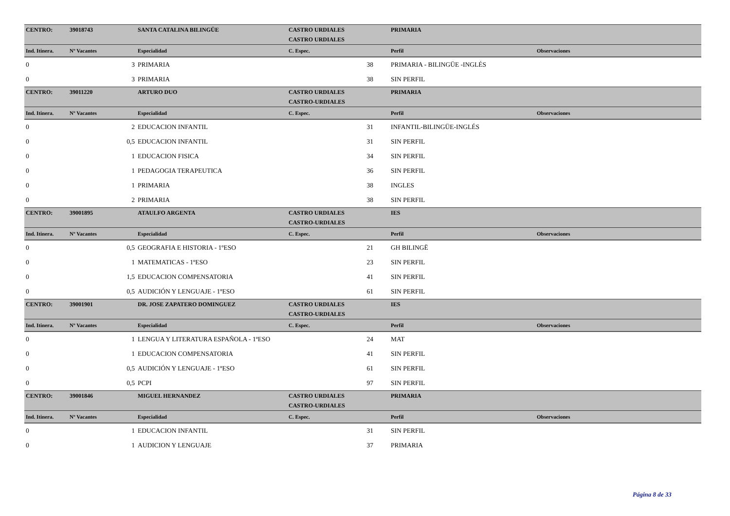| CENTRO: | 39018743 | SANTA CATALINA BILINGÜE | CASTRO URDIALES | | PRIMARIA | |
| | | | CASTRO URDIALES | | | |
| Ind. Itinera. | Nº Vacantes | Especialidad | C. Espec. | | Perfil | Observaciones |
| 0 | 3 | PRIMARIA | 38 | | PRIMARIA - BILINGÜE -INGLÉS | |
| 0 | 3 | PRIMARIA | 38 | | SIN PERFIL | |
| CENTRO: | 39011220 | ARTURO DUO | CASTRO URDIALES | | PRIMARIA | |
| | | | CASTRO-URDIALES | | | |
| Ind. Itinera. | Nº Vacantes | Especialidad | C. Espec. | | Perfil | Observaciones |
| 0 | 2 | EDUCACION INFANTIL | 31 | | INFANTIL-BILINGÜE-INGLÉS | |
| 0 | 0,5 | EDUCACION INFANTIL | 31 | | SIN PERFIL | |
| 0 | 1 | EDUCACION FISICA | 34 | | SIN PERFIL | |
| 0 | 1 | PEDAGOGIA TERAPEUTICA | 36 | | SIN PERFIL | |
| 0 | 1 | PRIMARIA | 38 | | INGLES | |
| 0 | 2 | PRIMARIA | 38 | | SIN PERFIL | |
| CENTRO: | 39001895 | ATAULFO ARGENTA | CASTRO URDIALES | | IES | |
| | | | CASTRO-URDIALES | | | |
| Ind. Itinera. | Nº Vacantes | Especialidad | C. Espec. | | Perfil | Observaciones |
| 0 | 0,5 | GEOGRAFIA E HISTORIA - 1ºESO | 21 | | GH BILINGË | |
| 0 | 1 | MATEMATICAS - 1ºESO | 23 | | SIN PERFIL | |
| 0 | 1,5 | EDUCACION COMPENSATORIA | 41 | | SIN PERFIL | |
| 0 | 0,5 | AUDICIÓN Y LENGUAJE - 1ºESO | 61 | | SIN PERFIL | |
| CENTRO: | 39001901 | DR. JOSE ZAPATERO DOMINGUEZ | CASTRO URDIALES | | IES | |
| | | | CASTRO-URDIALES | | | |
| Ind. Itinera. | Nº Vacantes | Especialidad | C. Espec. | | Perfil | Observaciones |
| 0 | 1 | LENGUA Y LITERATURA ESPAÑOLA - 1ºESO | 24 | | MAT | |
| 0 | 1 | EDUCACION COMPENSATORIA | 41 | | SIN PERFIL | |
| 0 | 0,5 | AUDICIÓN Y LENGUAJE - 1ºESO | 61 | | SIN PERFIL | |
| 0 | 0,5 | PCPI | 97 | | SIN PERFIL | |
| CENTRO: | 39001846 | MIGUEL HERNANDEZ | CASTRO URDIALES | | PRIMARIA | |
| | | | CASTRO-URDIALES | | | |
| Ind. Itinera. | Nº Vacantes | Especialidad | C. Espec. | | Perfil | Observaciones |
| 0 | 1 | EDUCACION INFANTIL | 31 | | SIN PERFIL | |
| 0 | 1 | AUDICION Y LENGUAJE | 37 | | PRIMARIA | |
Página 8 de 33